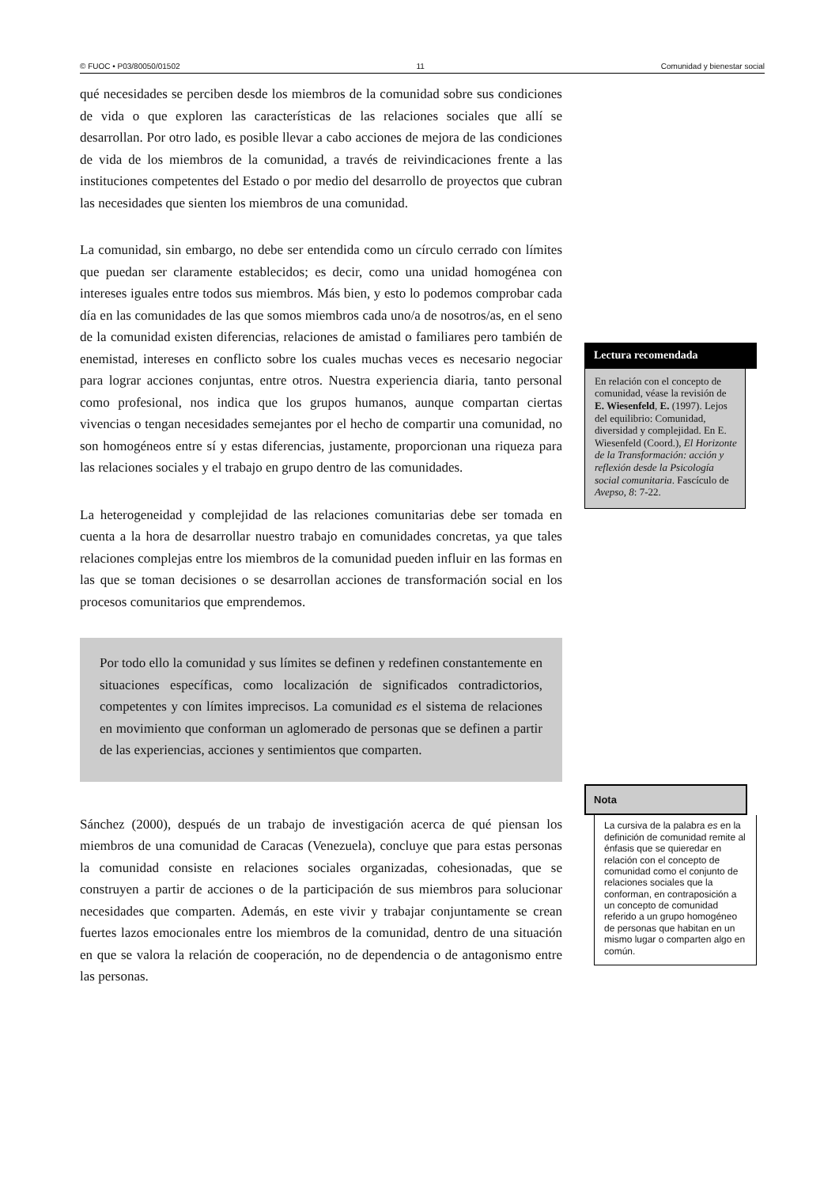© FUOC • P03/80050/01502 11 Comunidad y bienestar social
qué necesidades se perciben desde los miembros de la comunidad sobre sus condiciones de vida o que exploren las características de las relaciones sociales que allí se desarrollan. Por otro lado, es posible llevar a cabo acciones de mejora de las condiciones de vida de los miembros de la comunidad, a través de reivindicaciones frente a las instituciones competentes del Estado o por medio del desarrollo de proyectos que cubran las necesidades que sienten los miembros de una comunidad.
La comunidad, sin embargo, no debe ser entendida como un círculo cerrado con límites que puedan ser claramente establecidos; es decir, como una unidad homogénea con intereses iguales entre todos sus miembros. Más bien, y esto lo podemos comprobar cada día en las comunidades de las que somos miembros cada uno/a de nosotros/as, en el seno de la comunidad existen diferencias, relaciones de amistad o familiares pero también de enemistad, intereses en conflicto sobre los cuales muchas veces es necesario negociar para lograr acciones conjuntas, entre otros. Nuestra experiencia diaria, tanto personal como profesional, nos indica que los grupos humanos, aunque compartan ciertas vivencias o tengan necesidades semejantes por el hecho de compartir una comunidad, no son homogéneos entre sí y estas diferencias, justamente, proporcionan una riqueza para las relaciones sociales y el trabajo en grupo dentro de las comunidades.
La heterogeneidad y complejidad de las relaciones comunitarias debe ser tomada en cuenta a la hora de desarrollar nuestro trabajo en comunidades concretas, ya que tales relaciones complejas entre los miembros de la comunidad pueden influir en las formas en las que se toman decisiones o se desarrollan acciones de transformación social en los procesos comunitarios que emprendemos.
Por todo ello la comunidad y sus límites se definen y redefinen constantemente en situaciones específicas, como localización de significados contradictorios, competentes y con límites imprecisos. La comunidad es el sistema de relaciones en movimiento que conforman un aglomerado de personas que se definen a partir de las experiencias, acciones y sentimientos que comparten.
Sánchez (2000), después de un trabajo de investigación acerca de qué piensan los miembros de una comunidad de Caracas (Venezuela), concluye que para estas personas la comunidad consiste en relaciones sociales organizadas, cohesionadas, que se construyen a partir de acciones o de la participación de sus miembros para solucionar necesidades que comparten. Además, en este vivir y trabajar conjuntamente se crean fuertes lazos emocionales entre los miembros de la comunidad, dentro de una situación en que se valora la relación de cooperación, no de dependencia o de antagonismo entre las personas.
Lectura recomendada
En relación con el concepto de comunidad, véase la revisión de E. Wiesenfeld, E. (1997). Lejos del equilibrio: Comunidad, diversidad y complejidad. En E. Wiesenfeld (Coord.), El Horizonte de la Transformación: acción y reflexión desde la Psicología social comunitaria. Fascículo de Avepso, 8: 7-22.
Nota
La cursiva de la palabra es en la definición de comunidad remite al énfasis que se quiere­dar en relación con el concepto de comunidad como el conjunto de relaciones sociales que la conforman, en contraposición a un concepto de comunidad referido a un grupo homogéneo de personas que habitan en un mismo lugar o comparten algo en común.